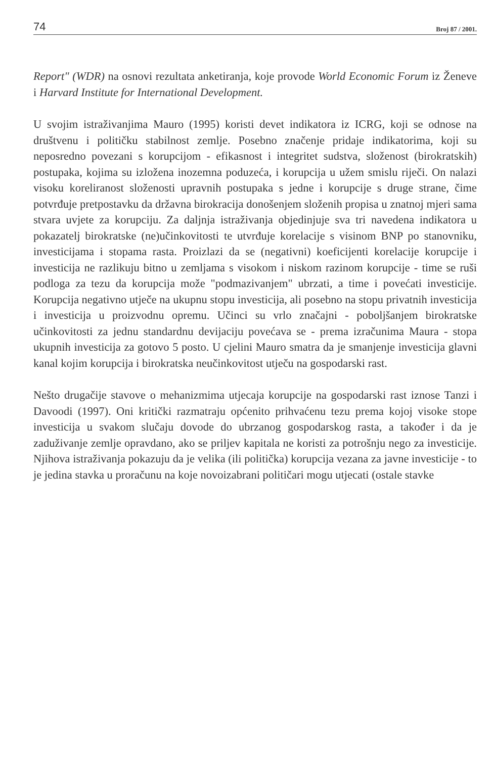74 Broj 87 / 2001.
Report" (WDR) na osnovi rezultata anketiranja, koje provode World Economic Forum iz Ženeve i Harvard Institute for International Development.
U svojim istraživanjima Mauro (1995) koristi devet indikatora iz ICRG, koji se odnose na društvenu i političku stabilnost zemlje. Posebno značenje pridaje indikatorima, koji su neposredno povezani s korupcijom - efikasnost i integritet sudstva, složenost (birokratskih) postupaka, kojima su izložena inozemna poduzeća, i korupcija u užem smislu riječi. On nalazi visoku koreliranost složenosti upravnih postupaka s jedne i korupcije s druge strane, čime potvrđuje pretpostavku da državna birokracija donošenjem složenih propisa u znatnoj mjeri sama stvara uvjete za korupciju. Za daljnja istraživanja objedinjuje sva tri navedena indikatora u pokazatelj birokratske (ne)učinkovitosti te utvrđuje korelacije s visinom BNP po stanovniku, investicijama i stopama rasta. Proizlazi da se (negativni) koeficijenti korelacije korupcije i investicija ne razlikuju bitno u zemljama s visokom i niskom razinom korupcije - time se ruši podloga za tezu da korupcija može "podmazivanjem" ubrzati, a time i povećati investicije. Korupcija negativno utječe na ukupnu stopu investicija, ali posebno na stopu privatnih investicija i investicija u proizvodnu opremu. Učinci su vrlo značajni - poboljšanjem birokratske učinkovitosti za jednu standardnu devijaciju povećava se - prema izračunima Maura - stopa ukupnih investicija za gotovo 5 posto. U cjelini Mauro smatra da je smanjenje investicija glavni kanal kojim korupcija i birokratska neučinkovitost utječu na gospodarski rast.
Nešto drugačije stavove o mehanizmima utjecaja korupcije na gospodarski rast iznose Tanzi i Davoodi (1997). Oni kritički razmatraju općenito prihvaćenu tezu prema kojoj visoke stope investicija u svakom slučaju dovode do ubrzanog gospodarskog rasta, a također i da je zaduživanje zemlje opravdano, ako se priljev kapitala ne koristi za potrošnju nego za investicije. Njihova istraživanja pokazuju da je velika (ili politička) korupcija vezana za javne investicije - to je jedina stavka u proračunu na koje novoizabrani političari mogu utjecati (ostale stavke